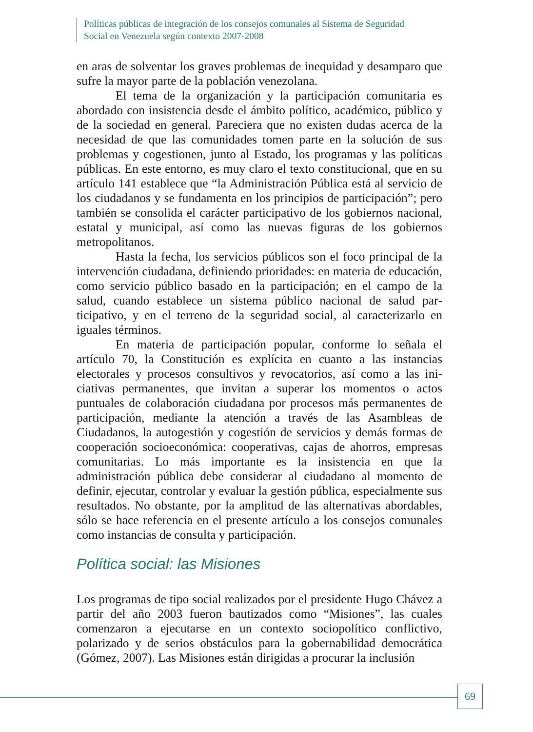Políticas públicas de integración de los consejos comunales al Sistema de Seguridad
Social en Venezuela según contexto 2007-2008
en aras de solventar los graves problemas de inequidad y desamparo que sufre la mayor parte de la población venezolana.
El tema de la organización y la participación comunitaria es abordado con insistencia desde el ámbito político, académico, público y de la sociedad en general. Pareciera que no existen dudas acerca de la necesidad de que las comunidades tomen parte en la solución de sus problemas y cogestionen, junto al Estado, los programas y las políticas públicas. En este entorno, es muy claro el texto constitucional, que en su artículo 141 establece que “la Administración Pública está al servicio de los ciudadanos y se fundamenta en los principios de participación”; pero también se consolida el carácter participativo de los gobier­nos nacional, estatal y municipal, así como las nuevas figuras de los gobiernos metropolitanos.
Hasta la fecha, los servicios públicos son el foco principal de la intervención ciudadana, definiendo prioridades: en materia de edu­cación, como servicio público basado en la participación; en el campo de la salud, cuando establece un sistema público nacional de salud par­ticipativo, y en el terreno de la seguridad social, al caracterizarlo en iguales términos.
En materia de participación popular, conforme lo señala el artículo 70, la Constitución es explícita en cuanto a las instancias electorales y procesos consultivos y revocatorios, así como a las ini­ciativas permanentes, que invitan a superar los momentos o actos puntuales de colaboración ciudadana por procesos más permanentes de participación, mediante la atención a través de las Asambleas de Ciudadanos, la autogestión y cogestión de servicios y demás formas de cooperación socioeconómica: cooperativas, cajas de ahorros, em­presas comunitarias. Lo más importante es la insistencia en que la administración pública debe considerar al ciudadano al momento de definir, ejecutar, controlar y evaluar la gestión pública, especialmen­te sus resultados. No obstante, por la amplitud de las alternativas abordables, sólo se hace referencia en el presente artículo a los consejos comunales como instancias de consulta y participación.
Política social: las Misiones
Los programas de tipo social realizados por el presidente Hugo Chávez a partir del año 2003 fueron bautizados como “Misiones”, las cuales comenzaron a ejecutarse en un contexto sociopolítico conflictivo, polarizado y de serios obstáculos para la gobernabilidad democrática (Gómez, 2007). Las Misiones están dirigidas a procurar la inclusión
69